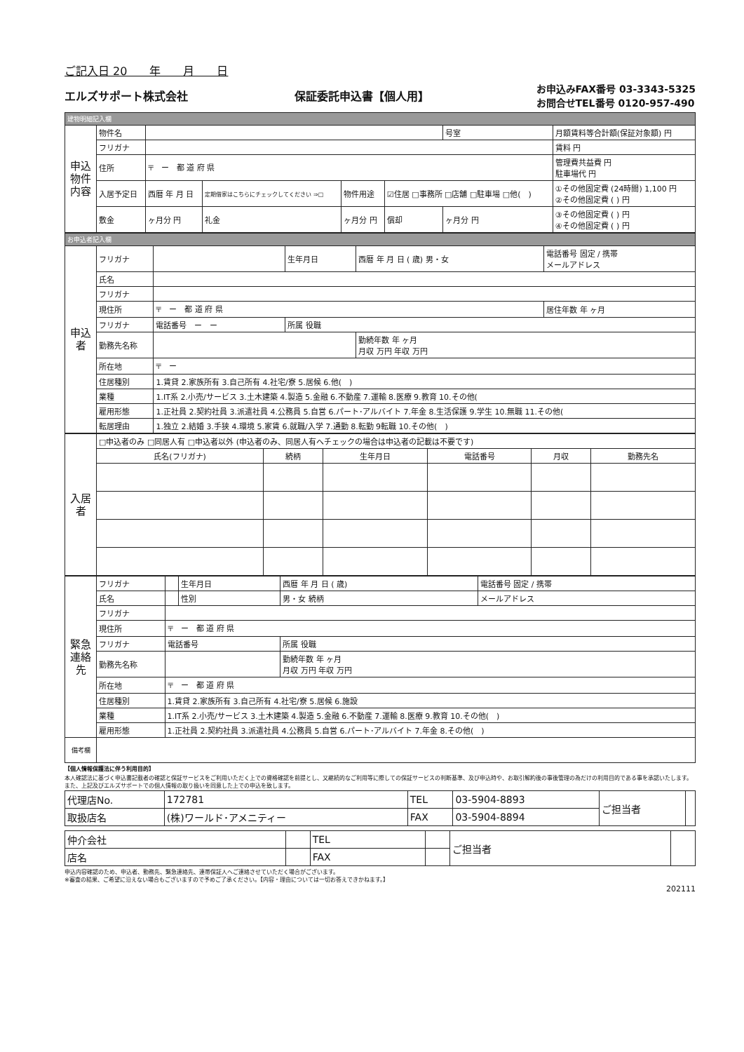ご記入日 20　　年　　月　　日
エルズサポート株式会社 保証委託申込書【個人用】 お申込みFAX番号 03-3343-5325
お問合せTEL番号 0120-957-490
| 建物明細記入欄 | | | | | | | |
| 申込物件内容 | 物件名 | | | | | 号室 | 月額賃料等合計額(保証対象額) 円 |
| | フリガナ | | | | | | 賃料 円 |
| | 住所 | 〒 ー 都 道 府 県 | | | | | 管理費共益費 円 駐車場代 円 |
| | 入居予定日 | 西暦 年 月 日 | 定期借家はこちらにチェックしてください ⇒□ | 物件用途 | ☑住居 □事務所 □店舗 □駐車場 □他( ) | | ①その他固定費 (24時間) 1,100 円 ②その他固定費 ( ) 円 |
| | 敷金 | ヶ月分 円 | 礼金 | ヶ月分 円 | 償却 | ヶ月分 円 | ③その他固定費 ( ) 円 ④その他固定費 ( ) 円 |
| お申込者記入欄 | | | | | |
| 申込者 | フリガナ | | 生年月日 | 西暦 年 月 日 ( 歳) 男・女 | 電話番号 固定 / 携帯 メールアドレス |
| | 氏名 | | | | |
| | フリガナ | | | | |
| | 現住所 | 〒 ー 都 道 府 県 | | | 居住年数 年 ヶ月 |
| | フリガナ | 電話番号 ー ー | 所属 役職 | | |
| | 勤務先名称 | | | 勤続年数 年 ヶ月 月収 万円 年収 万円 | |
| | 所在地 | 〒 ー | | | |
| | 住居種別 | 1.賃貸 2.家族所有 3.自己所有 4.社宅/寮 5.居候 6.他( ) | | | |
| | 業種 | 1.IT系 2.小売/サービス 3.土木建築 4.製造 5.金融 6.不動産 7.運輸 8.医療 9.教育 10.その他( | | | |
| | 雇用形態 | 1.正社員 2.契約社員 3.派遣社員 4.公務員 5.自営 6.パート･アルバイト 7.年金 8.生活保護 9.学生 10.無職 11.その他( | | | |
| | 転居理由 | 1.独立 2.結婚 3.手狭 4.環境 5.家賃 6.就職/入学 7.通勤 8.転勤 9転職 10.その他( ) | | | |
| 入居者 | □申込者のみ □同居人有 □申込者以外 (申込者のみ、同居人有へチェックの場合は申込者の記載は不要です) | | | | | |
| | 氏名(フリガナ) | 続柄 | 生年月日 | 電話番号 | 月収 | 勤務先名 |
| 緊急連絡先 | フリガナ | | 生年月日 | 西暦 年 月 日 ( 歳) | 電話番号 固定 / 携帯 |
| | 氏名 | | 性別 | 男・女 続柄 | メールアドレス |
| | フリガナ | | | | |
| | 現住所 | 〒 ー 都 道 府 県 | | | |
| | フリガナ | 電話番号 | | 所属 役職 | |
| | 勤務先名称 | | | 勤続年数 年 ヶ月 月収 万円 年収 万円 | |
| | 所在地 | 〒 ー 都 道 府 県 | | | |
| | 住居種別 | 1.賃貸 2.家族所有 3.自己所有 4.社宅/寮 5.居候 6.施設 | | | |
| | 業種 | 1.IT系 2.小売/サービス 3.土木建築 4.製造 5.金融 6.不動産 7.運輸 8.医療 9.教育 10.その他( ) | | | |
| | 雇用形態 | 1.正社員 2.契約社員 3.派遣社員 4.公務員 5.自営 6.パート･アルバイト 7.年金 8.その他( ) | | | |
| 備考欄 | | | | | |
【個人情報保護法に伴う利用目的】
本人確認法に基づく申込書記載者の確認と保証サービスをご利用いただく上での資格確認を前提とし、又継続的なご利用等に際しての保証サービスの判断基準、及び申込時や、お取引解約後の事後管理の為だけの利用目的である事を承認いたします。また、上記及びエルズサポートでの個人情報の取り扱いを同意した上での申込を致します。
| 代理店No. | 172781 | TEL | 03-5904-8893 | ご担当者 | |
| 取扱店名 | (株)ワールド･アメニティー | FAX | 03-5904-8894 | | |
| 仲介会社 | | TEL | | ご担当者 | |
| 店名 | | FAX | | | |
申込内容確認のため、申込者、勤務先、緊急連絡先、連帯保証人へご連絡させていただく場合がございます。
※審査の結果、ご希望に沿えない場合もございますので予めご了承ください。【内容・理由については一切お答えできかねます。】
202111